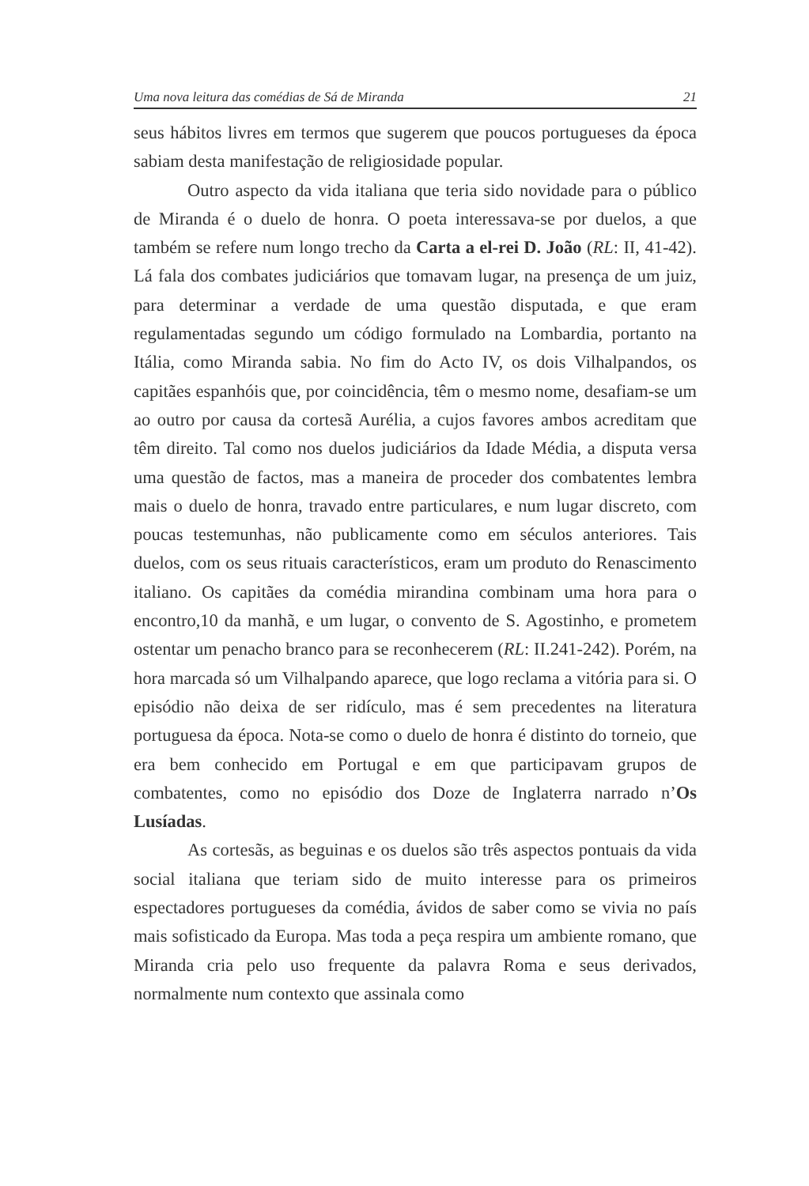Uma nova leitura das comédias de Sá de Miranda 21
seus hábitos livres em termos que sugerem que poucos portugueses da época sabiam desta manifestação de religiosidade popular.
Outro aspecto da vida italiana que teria sido novidade para o público de Miranda é o duelo de honra. O poeta interessava-se por duelos, a que também se refere num longo trecho da Carta a el-rei D. João (RL: II, 41-42). Lá fala dos combates judiciários que tomavam lugar, na presença de um juiz, para determinar a verdade de uma questão disputada, e que eram regulamentadas segundo um código formulado na Lombardia, portanto na Itália, como Miranda sabia. No fim do Acto IV, os dois Vilhalpandos, os capitães espanhóis que, por coincidência, têm o mesmo nome, desafiam-se um ao outro por causa da cortesã Aurélia, a cujos favores ambos acreditam que têm direito. Tal como nos duelos judiciários da Idade Média, a disputa versa uma questão de factos, mas a maneira de proceder dos combatentes lembra mais o duelo de honra, travado entre particulares, e num lugar discreto, com poucas testemunhas, não publicamente como em séculos anteriores. Tais duelos, com os seus rituais característicos, eram um produto do Renascimento italiano. Os capitães da comédia mirandina combinam uma hora para o encontro,10 da manhã, e um lugar, o convento de S. Agostinho, e prometem ostentar um penacho branco para se reconhecerem (RL: II.241-242). Porém, na hora marcada só um Vilhalpando aparece, que logo reclama a vitória para si. O episódio não deixa de ser ridículo, mas é sem precedentes na literatura portuguesa da época. Nota-se como o duelo de honra é distinto do torneio, que era bem conhecido em Portugal e em que participavam grupos de combatentes, como no episódio dos Doze de Inglaterra narrado n’Os Lusíadas.
As cortesãs, as beguinas e os duelos são três aspectos pontuais da vida social italiana que teriam sido de muito interesse para os primeiros espectadores portugueses da comédia, ávidos de saber como se vivia no país mais sofisticado da Europa. Mas toda a peça respira um ambiente romano, que Miranda cria pelo uso frequente da palavra Roma e seus derivados, normalmente num contexto que assinala como